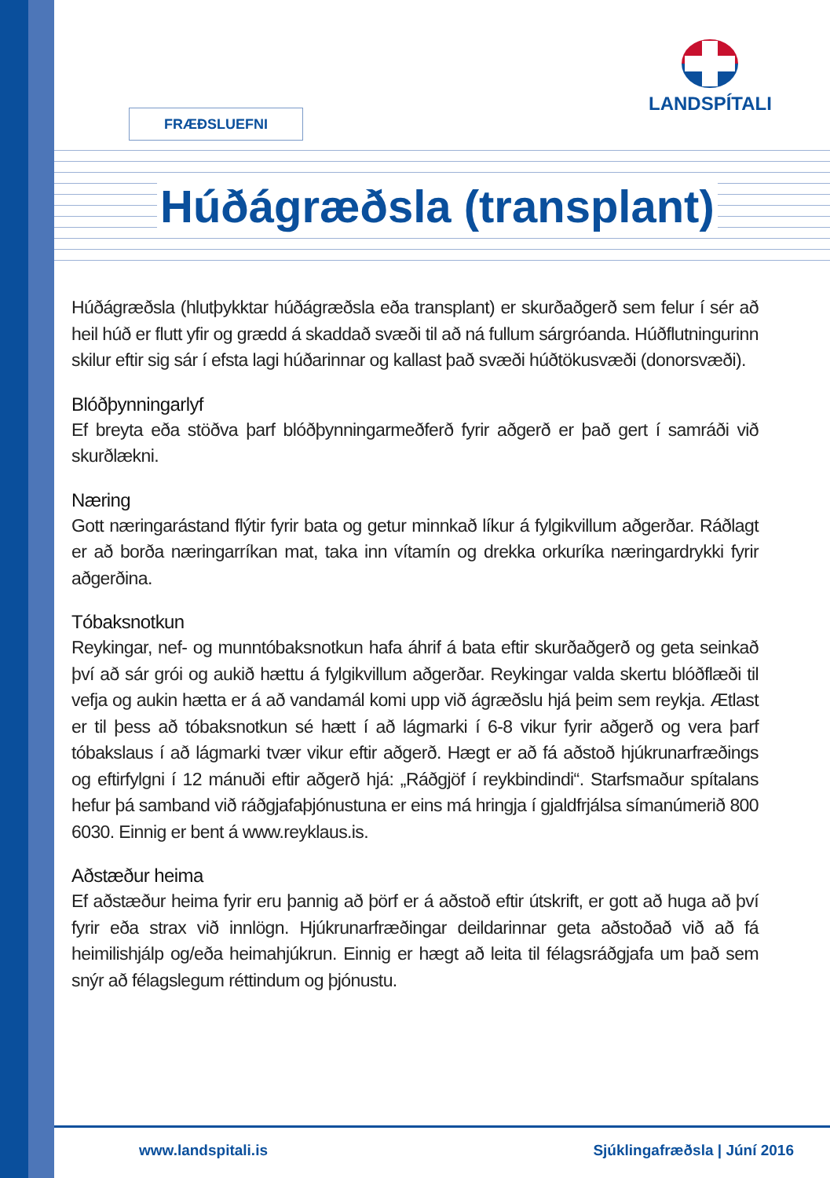LANDSPÍTALI
FRÆÐSLUEFNI
Húðágræðsla (transplant)
Húðágræðsla (hlutþykktar húðágræðsla eða transplant) er skurðaðgerð sem felur í sér að heil húð er flutt yfir og grædd á skaddað svæði til að ná fullum sárgróanda. Húðflutningurinn skilur eftir sig sár í efsta lagi húðarinnar og kallast það svæði húðtökusvæði (donorsvæði).
Blóðþynningarlyf
Ef breyta eða stöðva þarf blóðþynningarmeðferð fyrir aðgerð er það gert í samráði við skurðlækni.
Næring
Gott næringarástand flýtir fyrir bata og getur minnkað líkur á fylgikvillum aðgerðar. Ráðlagt er að borða næringarríkan mat, taka inn vítamín og drekka orkuríka næringardrykki fyrir aðgerðina.
Tóbaksnotkun
Reykingar, nef- og munntóbaksnotkun hafa áhrif á bata eftir skurðaðgerð og geta seinkað því að sár grói og aukið hættu á fylgikvillum aðgerðar. Reykingar valda skertu blóðflæði til vefja og aukin hætta er á að vandamál komi upp við ágræðslu hjá þeim sem reykja. Ætlast er til þess að tóbaksnotkun sé hætt í að lágmarki í 6-8 vikur fyrir aðgerð og vera þarf tóbakslaus í að lágmarki tvær vikur eftir aðgerð. Hægt er að fá aðstoð hjúkrunarfræðings og eftirfylgni í 12 mánuði eftir aðgerð hjá: „Ráðgjöf í reykbindindi“. Starfsmaður spítalans hefur þá samband við ráðgjafaþjónustuna er eins má hringja í gjaldfrjálsa símanúmerið 800 6030. Einnig er bent á www.reyklaus.is.
Aðstæður heima
Ef aðstæður heima fyrir eru þannig að þörf er á aðstoð eftir útskrift, er gott að huga að því fyrir eða strax við innlögn. Hjúkrunarfræðingar deildarinnar geta aðstoðað við að fá heimilishjálp og/eða heimahjúkrun. Einnig er hægt að leita til félagsráðgjafa um það sem snýr að félagslegum réttindum og þjónustu.
www.landspitali.is Sjúklingafræðsla | Júní 2016